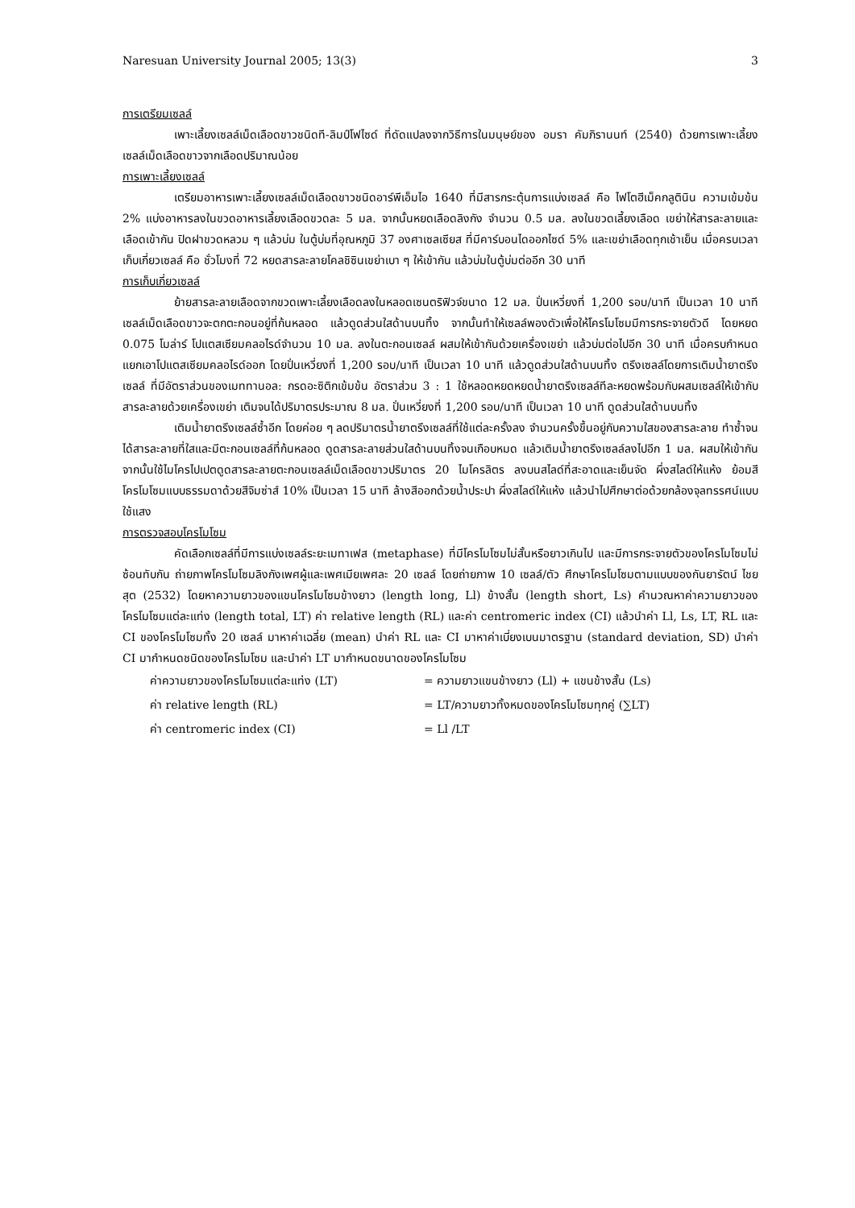Naresuan University Journal 2005; 13(3) 3
การเตรียมเซลล์
เพาะเลี้ยงเซลล์เม็ดเลือดขาวชนิดที-ลิมป์โฟไซด์ ที่ดัดแปลงจากวิธีการในมนุษย์ของ อมรา คัมภิรานนท์ (2540) ด้วยการเพาะเลี้ยงเซลล์เม็ดเลือดขาวจากเลือดปริมาณน้อย
การเพาะเลี้ยงเซลล์
เตรียมอาหารเพาะเลี้ยงเซลล์เม็ดเลือดขาวชนิดอาร์พีเอ็มไอ 1640 ที่มีสารกระตุ้นการแบ่งเซลล์ คือ ไฟโตฮีเม็คกลูตินิน ความเข้มข้น 2% แบ่งอาหารลงในขวดอาหารเลี้ยงเลือดขวดละ 5 มล. จากนั้นหยดเลือดลิงกัง จำนวน 0.5 มล. ลงในขวดเลี้ยงเลือด เขย่าให้สารละลายและเลือดเข้ากัน ปิดฝาขวดหลวม ๆ แล้วบ่ม ในตู้บ่มที่อุณหภูมิ 37 องศาเซลเซียส ที่มีคาร์บอนไดออกไซด์ 5% และเขย่าเลือดทุกเช้าเย็น เมื่อครบเวลาเก็บเกี่ยวเซลล์ คือ ชั่วโมงที่ 72 หยดสารละลายโคลชิซินเขย่าเบา ๆ ให้เข้ากัน แล้วบ่มในตู้บ่มต่ออีก 30 นาที
การเก็บเกี่ยวเซลล์
ย้ายสารละลายเลือดจากขวดเพาะเลี้ยงเลือดลงในหลอดเซนตริฟิวจ์ขนาด 12 มล. ปั่นเหวี่ยงที่ 1,200 รอบ/นาที เป็นเวลา 10 นาที เซลล์เม็ดเลือดขาวจะตกตะกอนอยู่ที่ก้นหลอด แล้วดูดส่วนใสด้านบนทิ้ง จากนั้นทำให้เซลล์พองตัวเพื่อให้โครโมโซมมีการกระจายตัวดี โดยหยด 0.075 โมล่าร์ โปแตสเซียมคลอไรด์จำนวน 10 มล. ลงในตะกอนเซลล์ ผสมให้เข้ากันด้วยเครื่องเขย่า แล้วบ่มต่อไปอีก 30 นาที เมื่อครบกำหนดแยกเอาโปแตสเซียมคลอไรด์ออก โดยปั่นเหวี่ยงที่ 1,200 รอบ/นาที เป็นเวลา 10 นาที แล้วดูดส่วนใสด้านบนทิ้ง ตรึงเซลล์โดยการเติมน้ำยาตรึงเซลล์ ที่มีอัตราส่วนของเมททานอล: กรดอะซิติกเข้มข้น อัตราส่วน 3 : 1 ใช้หลอดหยดหยดน้ำยาตรึงเซลล์ทีละหยดพร้อมกับผสมเซลล์ให้เข้ากับสารละลายด้วยเครื่องเขย่า เติมจนได้ปริมาตรประมาณ 8 มล. ปั่นเหวี่ยงที่ 1,200 รอบ/นาที เป็นเวลา 10 นาที ดูดส่วนใสด้านบนทิ้ง
เติมน้ำยาตรึงเซลล์ซ้ำอีก โดยค่อย ๆ ลดปริมาตรน้ำยาตรึงเซลล์ที่ใช้แต่ละครั้งลง จำนวนครั้งขึ้นอยู่กับความใสของสารละลาย ทำซ้ำจนได้สารละลายที่ใสและมีตะกอนเซลล์ที่ก้นหลอด ดูดสารละลายส่วนใสด้านบนทิ้งจนเกือบหมด แล้วเติมน้ำยาตรึงเซลล์ลงไปอีก 1 มล. ผสมให้เข้ากันจากนั้นใช้ไมโครไปเปตดูดสารละลายตะกอนเซลล์เม็ดเลือดขาวปริมาตร 20 ไมโครลิตร ลงบนสไลด์ที่สะอาดและเย็นจัด ผึ่งสไลด์ให้แห้ง ย้อมสีโครโมโซมแบบธรรมดาด้วยสีจิมซ่าส์ 10% เป็นเวลา 15 นาที ล้างสีออกด้วยน้ำประปา ผึ่งสไลด์ให้แห้ง แล้วนำไปศึกษาต่อด้วยกล้องจุลทรรศน์แบบใช้แสง
การตรวจสอบโครโมโซม
คัดเลือกเซลล์ที่มีการแบ่งเซลล์ระยะเมทาเฟส (metaphase) ที่มีโครโมโซมไม่สั้นหรือยาวเกินไป และมีการกระจายตัวของโครโมโซมไม่ซ้อนทับกัน ถ่ายภาพโครโมโซมลิงกังเพศผู้และเพศเมียเพศละ 20 เซลล์ โดยถ่ายภาพ 10 เซลล์/ตัว ศึกษาโครโมโซมตามแบบของกันยารัตน์ ไชยสุต (2532) โดยหาความยาวของแขนโครโมโซมข้างยาว (length long, Ll) ข้างสั้น (length short, Ls) คำนวณหาค่าความยาวของโครโมโซมแต่ละแท่ง (length total, LT) ค่า relative length (RL) และค่า centromeric index (CI) แล้วนำค่า Ll, Ls, LT, RL และ CI ของโครโมโซมทั้ง 20 เซลล์ มาหาค่าเฉลี่ย (mean) นำค่า RL และ CI มาหาค่าเบี่ยงเบนมาตรฐาน (standard deviation, SD) นำค่า CI มากำหนดชนิดของโครโมโซม และนำค่า LT มากำหนดขนาดของโครโมโซม
ค่าความยาวของโครโมโซมแต่ละแท่ง (LT) = ความยาวแขนข้างยาว (Ll) + แขนข้างสั้น (Ls)
ค่า relative length (RL) = LT/ความยาวทั้งหมดของโครโมโซมทุกคู่ (∑LT)
ค่า centromeric index (CI) = Ll /LT